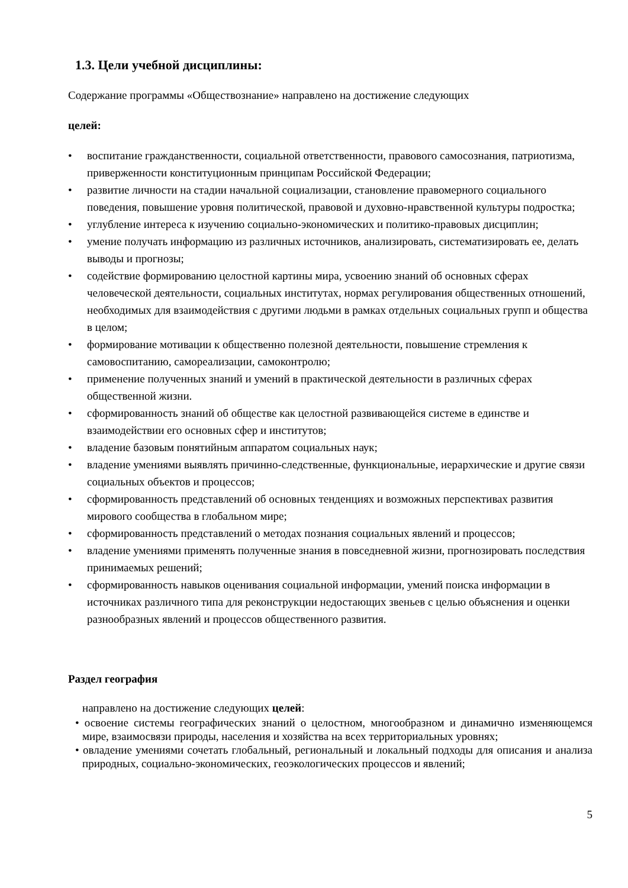1.3. Цели учебной дисциплины:
Содержание программы «Обществознание» направлено на достижение следующих
целей:
• воспитание гражданственности, социальной ответственности, правового самосознания, патриотизма, приверженности конституционным принципам Российской Федерации;
• развитие личности на стадии начальной социализации, становление правомерного социального поведения, повышение уровня политической, правовой и духовно-нравственной культуры подростка;
• углубление интереса к изучению социально-экономических и политико-правовых дисциплин;
• умение получать информацию из различных источников, анализировать, систематизировать ее, делать выводы и прогнозы;
• содействие формированию целостной картины мира, усвоению знаний об основных сферах человеческой деятельности, социальных институтах, нормах регулирования общественных отношений, необходимых для взаимодействия с другими людьми в рамках отдельных социальных групп и общества в целом;
• формирование мотивации к общественно полезной деятельности, повышение стремления к самовоспитанию, самореализации, самоконтролю;
• применение полученных знаний и умений в практической деятельности в различных сферах общественной жизни.
• сформированность знаний об обществе как целостной развивающейся системе в единстве и взаимодействии его основных сфер и институтов;
• владение базовым понятийным аппаратом социальных наук;
• владение умениями выявлять причинно-следственные, функциональные, иерархические и другие связи социальных объектов и процессов;
• сформированность представлений об основных тенденциях и возможных перспективах развития мирового сообщества в глобальном мире;
• сформированность представлений о методах познания социальных явлений и процессов;
• владение умениями применять полученные знания в повседневной жизни, прогнозировать последствия принимаемых решений;
• сформированность навыков оценивания социальной информации, умений поиска информации в источниках различного типа для реконструкции недостающих звеньев с целью объяснения и оценки разнообразных явлений и процессов общественного развития.
Раздел география
направлено на достижение следующих целей:
• освоение системы географических знаний о целостном, многообразном и динамично изменяющемся мире, взаимосвязи природы, населения и хозяйства на всех территориальных уровнях;
• овладение умениями сочетать глобальный, региональный и локальный подходы для описания и анализа природных, социально-экономических, геоэкологических процессов и явлений;
5